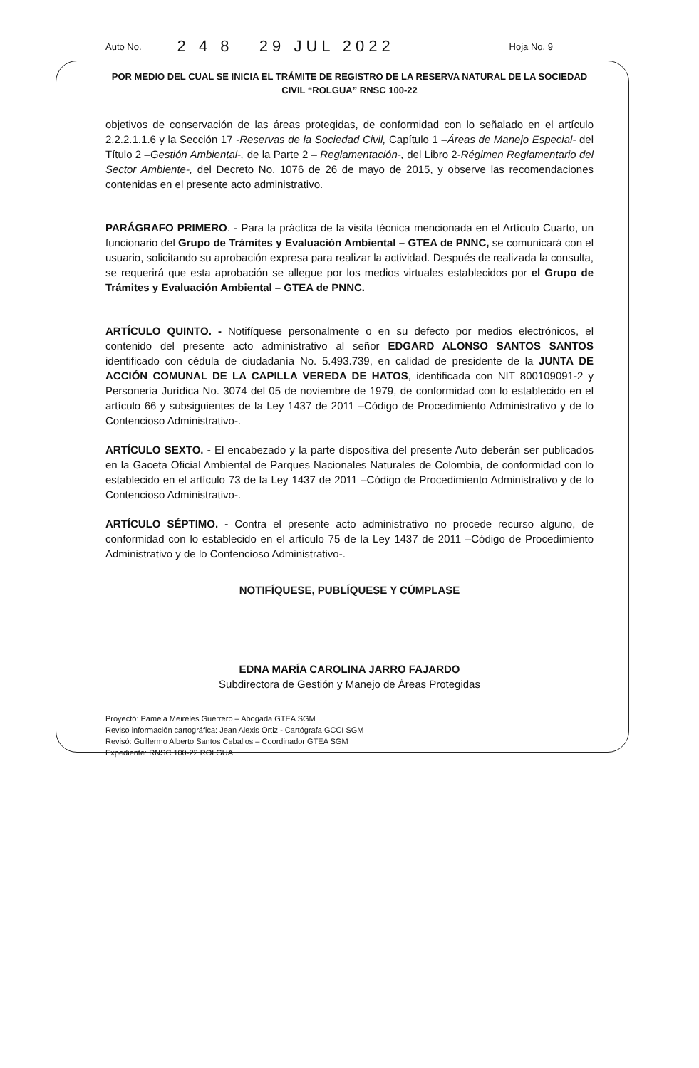Auto No. 2 4 8 29 JUL 2022 Hoja No. 9
POR MEDIO DEL CUAL SE INICIA EL TRÁMITE DE REGISTRO DE LA RESERVA NATURAL DE LA SOCIEDAD CIVIL “ROLGUA” RNSC 100-22
objetivos de conservación de las áreas protegidas, de conformidad con lo señalado en el artículo 2.2.2.1.1.6 y la Sección 17 -Reservas de la Sociedad Civil, Capítulo 1 –Áreas de Manejo Especial- del Título 2 –Gestión Ambiental-, de la Parte 2 – Reglamentación-, del Libro 2-Régimen Reglamentario del Sector Ambiente-, del Decreto No. 1076 de 26 de mayo de 2015, y observe las recomendaciones contenidas en el presente acto administrativo.
PARÁGRAFO PRIMERO. - Para la práctica de la visita técnica mencionada en el Artículo Cuarto, un funcionario del Grupo de Trámites y Evaluación Ambiental – GTEA de PNNC, se comunicará con el usuario, solicitando su aprobación expresa para realizar la actividad. Después de realizada la consulta, se requerirá que esta aprobación se allegue por los medios virtuales establecidos por el Grupo de Trámites y Evaluación Ambiental – GTEA de PNNC.
ARTÍCULO QUINTO. - Notifíquese personalmente o en su defecto por medios electrónicos, el contenido del presente acto administrativo al señor EDGARD ALONSO SANTOS SANTOS identificado con cédula de ciudadanía No. 5.493.739, en calidad de presidente de la JUNTA DE ACCIÓN COMUNAL DE LA CAPILLA VEREDA DE HATOS, identificada con NIT 800109091-2 y Personería Jurídica No. 3074 del 05 de noviembre de 1979, de conformidad con lo establecido en el artículo 66 y subsiguientes de la Ley 1437 de 2011 –Código de Procedimiento Administrativo y de lo Contencioso Administrativo-.
ARTÍCULO SEXTO. - El encabezado y la parte dispositiva del presente Auto deberán ser publicados en la Gaceta Oficial Ambiental de Parques Nacionales Naturales de Colombia, de conformidad con lo establecido en el artículo 73 de la Ley 1437 de 2011 –Código de Procedimiento Administrativo y de lo Contencioso Administrativo-.
ARTÍCULO SÉPTIMO. - Contra el presente acto administrativo no procede recurso alguno, de conformidad con lo establecido en el artículo 75 de la Ley 1437 de 2011 –Código de Procedimiento Administrativo y de lo Contencioso Administrativo-.
NOTIFÍQUESE, PUBLÍQUESE Y CÚMPLASE
EDNA MARÍA CAROLINA JARRO FAJARDO
Subdirectora de Gestión y Manejo de Áreas Protegidas
Proyectó: Pamela Meireles Guerrero – Abogada GTEA SGM
Reviso información cartográfica: Jean Alexis Ortiz - Cartógrafa GCCI SGM
Revisó: Guillermo Alberto Santos Ceballos – Coordinador GTEA SGM
Expediente: RNSC 100-22 ROLGUA